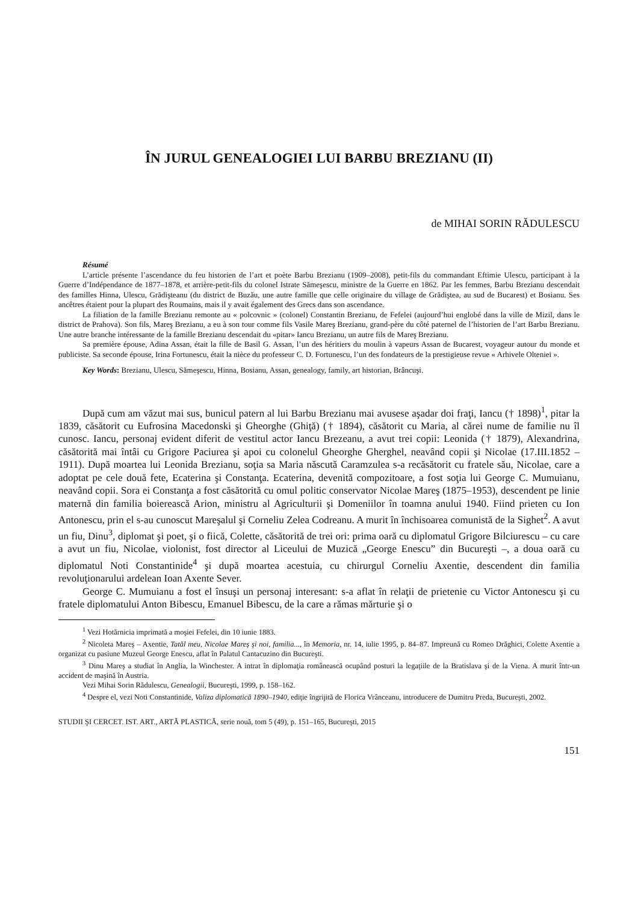ÎN JURUL GENEALOGIEI LUI BARBU BREZIANU (II)
de MIHAI SORIN RĂDULESCU
Résumé
L’article présente l’ascendance du feu historien de l’art et poète Barbu Brezianu (1909–2008), petit-fils du commandant Eftimie Ulescu, participant à la Guerre d’Indépendance de 1877–1878, et arrière-petit-fils du colonel Istrate Sămeşescu, ministre de la Guerre en 1862. Par les femmes, Barbu Brezianu descendait des familles Hinna, Ulescu, Grădişteanu (du district de Buzău, une autre famille que celle originaire du village de Grădiştea, au sud de Bucarest) et Bosianu. Ses ancêtres étaient pour la plupart des Roumains, mais il y avait également des Grecs dans son ascendance.
La filiation de la famille Brezianu remonte au « polcovnic » (colonel) Constantin Brezianu, de Fefelei (aujourd’hui englobé dans la ville de Mizil, dans le district de Prahova). Son fils, Mareş Brezianu, a eu à son tour comme fils Vasile Mareş Brezianu, grand-père du côté paternel de l’historien de l’art Barbu Brezianu. Une autre branche intéressante de la famille Brezianu descendait du «pitar» Iancu Brezianu, un autre fils de Mareş Brezianu.
Sa première épouse, Adina Assan, était la fille de Basil G. Assan, l’un des héritiers du moulin à vapeurs Assan de Bucarest, voyageur autour du monde et publiciste. Sa seconde épouse, Irina Fortunescu, était la nièce du professeur C. D. Fortunescu, l’un des fondateurs de la prestigieuse revue « Arhivele Olteniei ».
Key Words: Brezianu, Ulescu, Sămeşescu, Hinna, Bosianu, Assan, genealogy, family, art historian, Brâncuşi.
După cum am văzut mai sus, bunicul patern al lui Barbu Brezianu mai avusese aşadar doi fraţi, Iancu († 1898)<sup>1</sup>, pitar la 1839, căsătorit cu Eufrosina Macedonski şi Gheorghe (Ghiţă) († 1894), căsătorit cu Maria, al cărei nume de familie nu îl cunosc. Iancu, personaj evident diferit de vestitul actor Iancu Brezeanu, a avut trei copii: Leonida († 1879), Alexandrina, căsătorită mai întâi cu Grigore Paciurea şi apoi cu colonelul Gheorghe Gherghel, neavând copii şi Nicolae (17.III.1852 – 1911). După moartea lui Leonida Brezianu, soţia sa Maria născută Caramzulea s-a recăsătorit cu fratele său, Nicolae, care a adoptat pe cele două fete, Ecaterina şi Constanţa. Ecaterina, devenită compozitoare, a fost soţia lui George C. Mumuianu, neavând copii. Sora ei Constanţa a fost căsătorită cu omul politic conservator Nicolae Mareş (1875–1953), descendent pe linie maternă din familia boierească Arion, ministru al Agriculturii şi Domeniilor în toamna anului 1940. Fiind prieten cu Ion Antonescu, prin el s-au cunoscut Mareşalul şi Corneliu Zelea Codreanu. A murit în închisoarea comunistă de la Sighet<sup>2</sup>. A avut un fiu, Dinu<sup>3</sup>, diplomat şi poet, şi o fiică, Colette, căsătorită de trei ori: prima oară cu diplomatul Grigore Bilciurescu – cu care a avut un fiu, Nicolae, violonist, fost director al Liceului de Muzică „George Enescu” din Bucureşti –, a doua oară cu diplomatul Noti Constantinide<sup>4</sup> şi după moartea acestuia, cu chirurgul Corneliu Axentie, descendent din familia revoluţionarului ardelean Ioan Axente Sever.
George C. Mumuianu a fost el însuşi un personaj interesant: s-a aflat în relaţii de prietenie cu Victor Antonescu şi cu fratele diplomatului Anton Bibescu, Emanuel Bibescu, de la care a rămas mărturie şi o
<sup>1</sup> Vezi Hotărnicia imprimată a moşiei Fefelei, din 10 iunie 1883.
<sup>2</sup> Nicoleta Mareş – Axentie, Tatăl meu, Nicolae Mareş şi noi, familia..., în Memoria, nr. 14, iulie 1995, p. 84–87. Impreună cu Romeo Drăghici, Colette Axentie a organizat cu pasiune Muzeul George Enescu, aflat în Palatul Cantacuzino din Bucureşti.
<sup>3</sup> Dinu Mareş a studiat în Anglia, la Winchester. A intrat în diplomaţia românească ocupând posturi la legaţiile de la Bratislava şi de la Viena. A murit într-un accident de maşină în Austria.
Vezi Mihai Sorin Rădulescu, Genealogii, Bucureşti, 1999, p. 158–162.
<sup>4</sup> Despre el, vezi Noti Constantinide, Valiza diplomatică 1890–1940, ediţie îngrijită de Florica Vrânceanu, introducere de Dumitru Preda, Bucureşti, 2002.
STUDII ŞI CERCET. IST. ART., ARTĂ PLASTICĂ, serie nouă, tom 5 (49), p. 151–165, Bucureşti, 2015
151